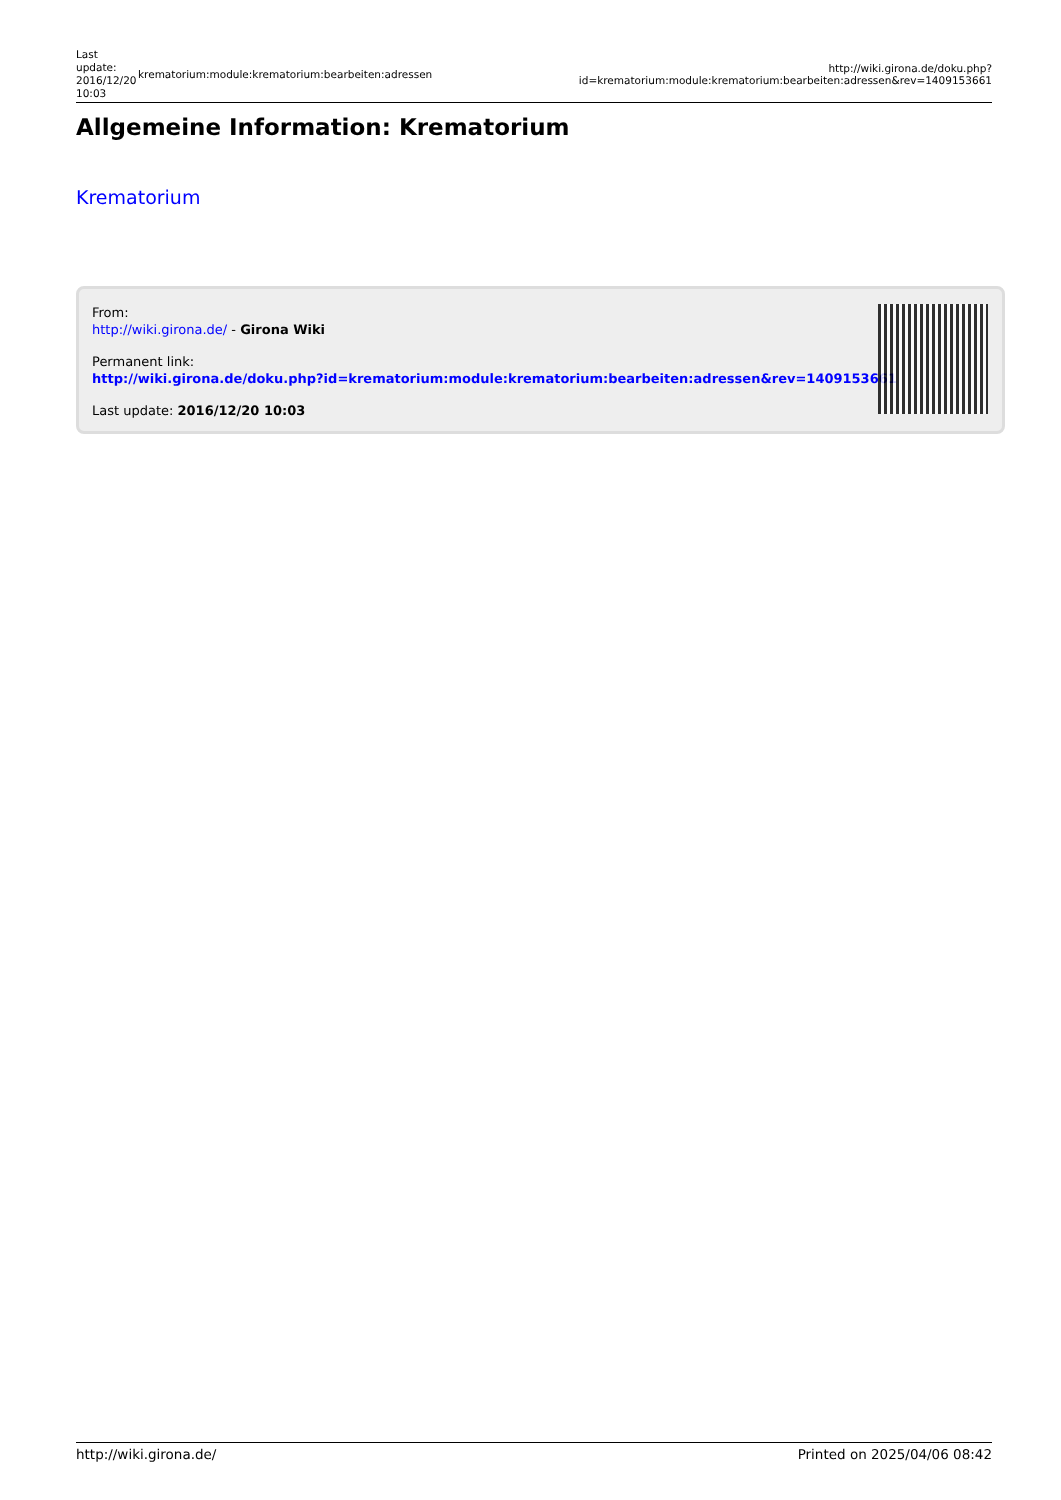Last update: 2016/12/20 10:03
krematorium:module:krematorium:bearbeiten:adressen
http://wiki.girona.de/doku.php?id=krematorium:module:krematorium:bearbeiten:adressen&rev=1409153661
Allgemeine Information: Krematorium
Krematorium
From:
http://wiki.girona.de/ - Girona Wiki
Permanent link:
http://wiki.girona.de/doku.php?id=krematorium:module:krematorium:bearbeiten:adressen&rev=1409153661
Last update: 2016/12/20 10:03
http://wiki.girona.de/ Printed on 2025/04/06 08:42